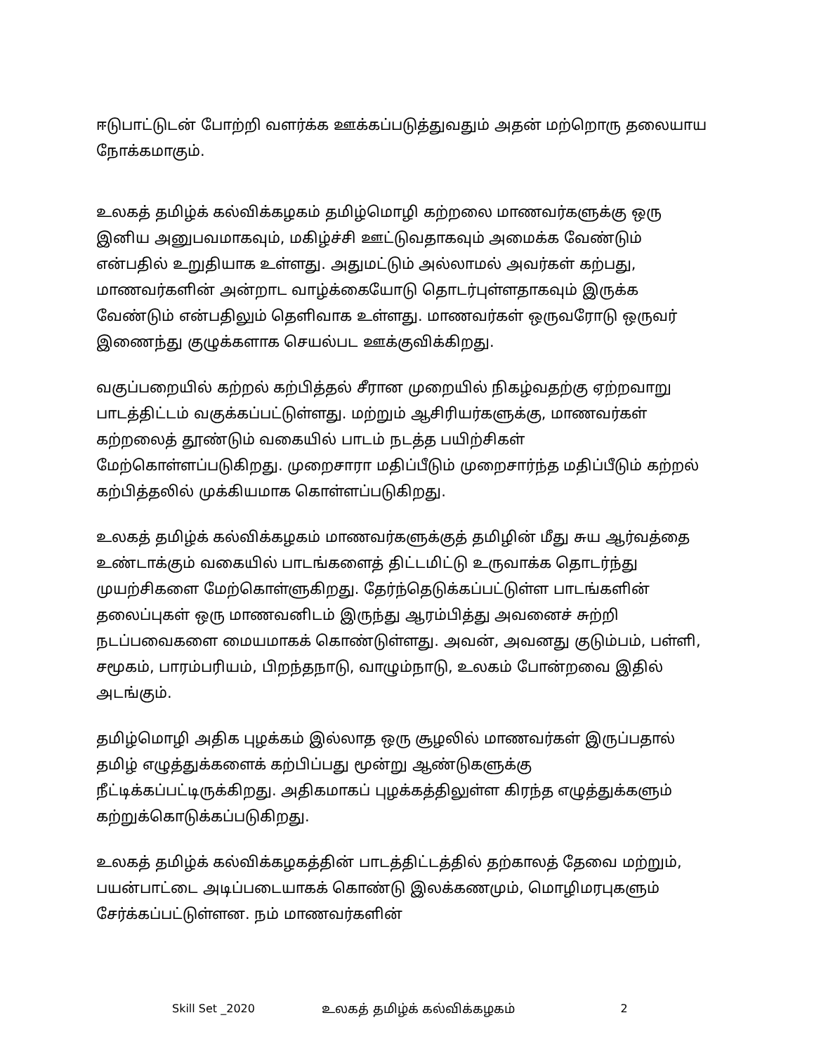ஈடுபாட்டுடன் போற்றி வளர்க்க ஊக்கப்படுத்துவதும் அதன் மற்றொரு தலையாய நோக்கமாகும்.
உலகத் தமிழ்க் கல்விக்கழகம் தமிழ்மொழி கற்றலை மாணவர்களுக்கு ஒரு இனிய அனுபவமாகவும், மகிழ்ச்சி ஊட்டுவதாகவும் அமைக்க வேண்டும் என்பதில் உறுதியாக உள்ளது. அதுமட்டும் அல்லாமல் அவர்கள் கற்பது, மாணவர்களின் அன்றாட வாழ்க்கையோடு தொடர்புள்ளதாகவும் இருக்க வேண்டும் என்பதிலும் தெளிவாக உள்ளது. மாணவர்கள் ஒருவரோடு ஒருவர் இணைந்து குழுக்களாக செயல்பட ஊக்குவிக்கிறது.
வகுப்பறையில் கற்றல் கற்பித்தல் சீரான முறையில் நிகழ்வதற்கு ஏற்றவாறு பாடத்திட்டம் வகுக்கப்பட்டுள்ளது. மற்றும் ஆசிரியர்களுக்கு, மாணவர்கள் கற்றலைத் தூண்டும் வகையில் பாடம் நடத்த பயிற்சிகள் மேற்கொள்ளப்படுகிறது. முறைசாரா மதிப்பீடும் முறைசார்ந்த மதிப்பீடும் கற்றல் கற்பித்தலில் முக்கியமாக கொள்ளப்படுகிறது.
உலகத் தமிழ்க் கல்விக்கழகம் மாணவர்களுக்குத் தமிழின் மீது சுய ஆர்வத்தை உண்டாக்கும் வகையில் பாடங்களைத் திட்டமிட்டு உருவாக்க தொடர்ந்து முயற்சிகளை மேற்கொள்ளுகிறது. தேர்ந்தெடுக்கப்பட்டுள்ள பாடங்களின் தலைப்புகள் ஒரு மாணவனிடம் இருந்து ஆரம்பித்து அவனைச் சுற்றி நடப்பவைகளை மையமாகக் கொண்டுள்ளது. அவன், அவனது குடும்பம், பள்ளி, சமூகம், பாரம்பரியம், பிறந்தநாடு, வாழும்நாடு, உலகம் போன்றவை இதில் அடங்கும்.
தமிழ்மொழி அதிக புழக்கம் இல்லாத ஒரு சூழலில் மாணவர்கள் இருப்பதால் தமிழ் எழுத்துக்களைக் கற்பிப்பது மூன்று ஆண்டுகளுக்கு நீட்டிக்கப்பட்டிருக்கிறது. அதிகமாகப் புழக்கத்திலுள்ள கிரந்த எழுத்துக்களும் கற்றுக்கொடுக்கப்படுகிறது.
உலகத் தமிழ்க் கல்விக்கழகத்தின் பாடத்திட்டத்தில் தற்காலத் தேவை மற்றும், பயன்பாட்டை அடிப்படையாகக் கொண்டு இலக்கணமும், மொழிமரபுகளும் சேர்க்கப்பட்டுள்ளன. நம் மாணவர்களின்
Skill Set _2020 உலகத் தமிழ்க் கல்விக்கழகம் 2